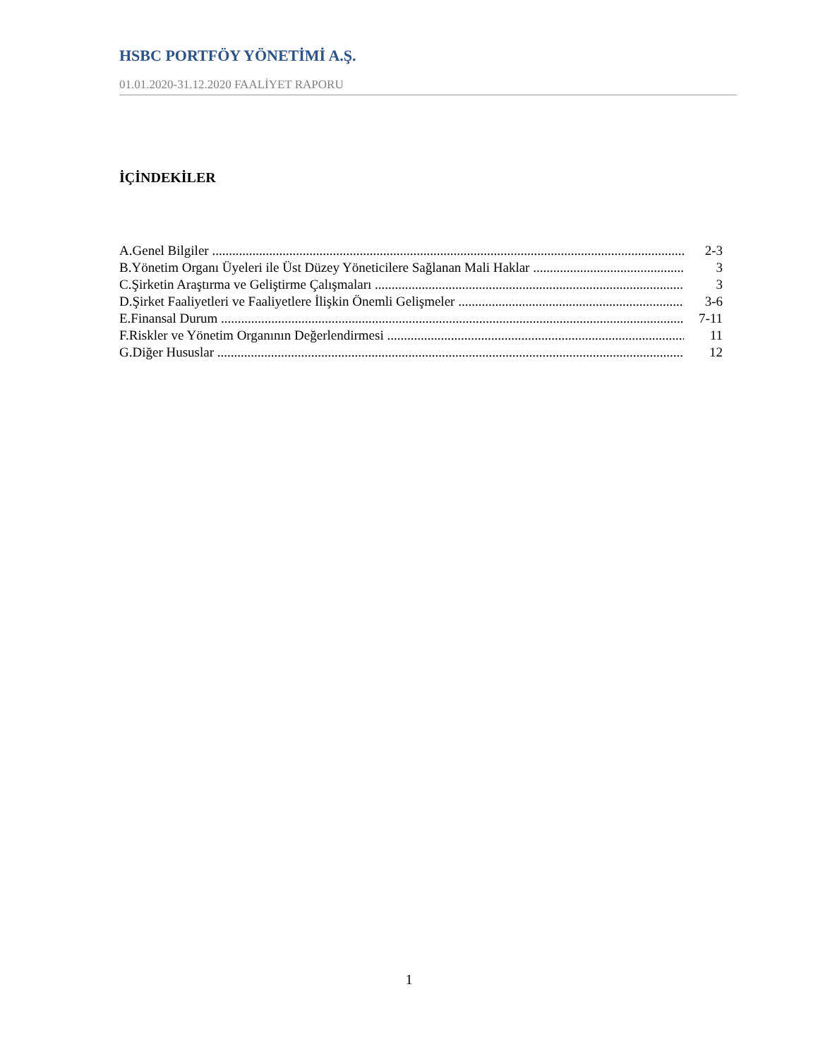HSBC PORTFÖY YÖNETİMİ A.Ş.
01.01.2020-31.12.2020 FAALİYET RAPORU
İÇİNDEKİLER
A.Genel Bilgiler 2-3
B.Yönetim Organı Üyeleri ile Üst Düzey Yöneticilere Sağlanan Mali Haklar 3
C.Şirketin Araştırma ve Geliştirme Çalışmaları 3
D.Şirket Faaliyetleri ve Faaliyetlere İlişkin Önemli Gelişmeler 3-6
E.Finansal Durum 7-11
F.Riskler ve Yönetim Organının Değerlendirmesi 11
G.Diğer Hususlar 12
1